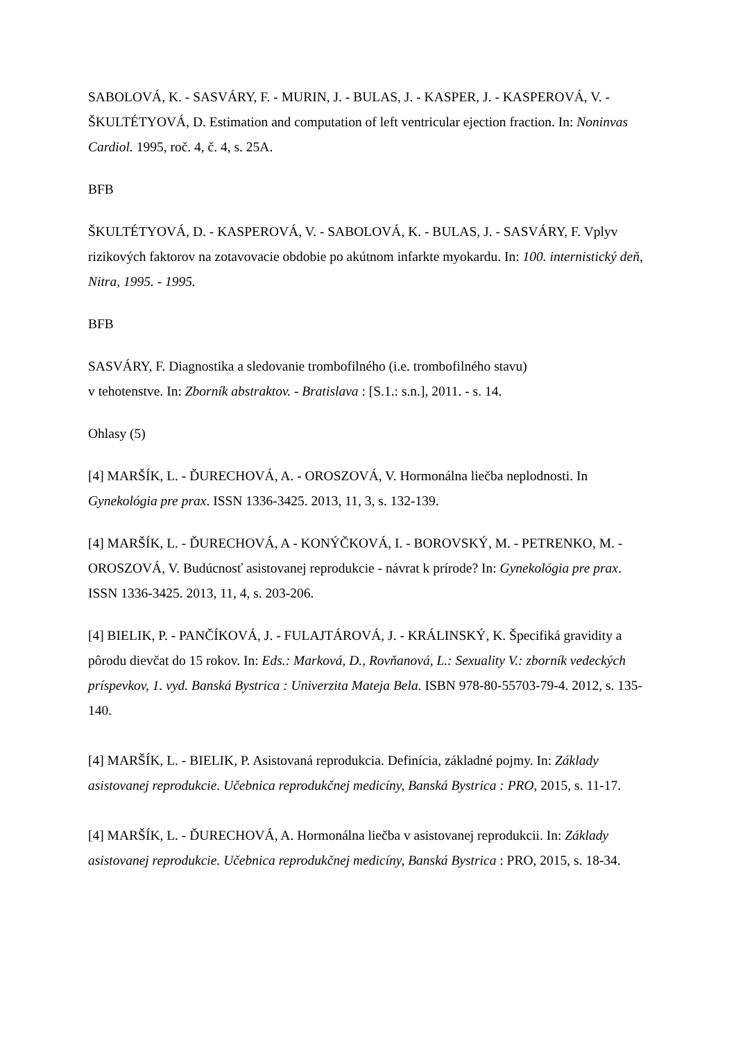SABOLOVÁ, K. - SASVÁRY, F. - MURIN, J. - BULAS, J. - KASPER, J. - KASPEROVÁ, V. - ŠKULTÉTYOVÁ, D. Estimation and computation of left ventricular ejection fraction. In: Noninvas Cardiol. 1995, roč. 4, č. 4, s. 25A.
BFB
ŠKULTÉTYOVÁ, D. - KASPEROVÁ, V. - SABOLOVÁ, K. - BULAS, J. - SASVÁRY, F. Vplyv rizikových faktorov na zotavovacie obdobie po akútnom infarkte myokardu. In: 100. internistický deň, Nitra, 1995. - 1995.
BFB
SASVÁRY, F. Diagnostika a sledovanie trombofilného (i.e. trombofilného stavu)
v tehotenstve. In: Zborník abstraktov. - Bratislava : [S.1.: s.n.], 2011. - s. 14.
Ohlasy (5)
[4] MARŠÍK, L. - ĎURECHOVÁ, A. - OROSZOVÁ, V. Hormonálna liečba neplodnosti. In Gynekológia pre prax. ISSN 1336-3425. 2013, 11, 3, s. 132-139.
[4] MARŠÍK, L. - ĎURECHOVÁ, A - KONÝČKOVÁ, I. - BOROVSKÝ, M. - PETRENKO, M. - OROSZOVÁ, V. Budúcnosť asistovanej reprodukcie - návrat k prírode? In: Gynekológia pre prax. ISSN 1336-3425. 2013, 11, 4, s. 203-206.
[4] BIELIK, P. - PANČÍKOVÁ, J. - FULAJTÁROVÁ, J. - KRÁLINSKÝ, K. Špecifiká gravidity a pôrodu dievčat do 15 rokov. In: Eds.: Marková, D., Rovňanová, L.: Sexuality V.: zborník vedeckých príspevkov, 1. vyd. Banská Bystrica : Univerzita Mateja Bela. ISBN 978-80-55703-79-4. 2012, s. 135-140.
[4] MARŠÍK, L. - BIELIK, P. Asistovaná reprodukcia. Definícia, základné pojmy. In: Základy asistovanej reprodukcie. Učebnica reprodukčnej medicíny, Banská Bystrica : PRO, 2015, s. 11-17.
[4] MARŠÍK, L. - ĎURECHOVÁ, A. Hormonálna liečba v asistovanej reprodukcii. In: Základy asistovanej reprodukcie. Učebnica reprodukčnej medicíny, Banská Bystrica : PRO, 2015, s. 18-34.